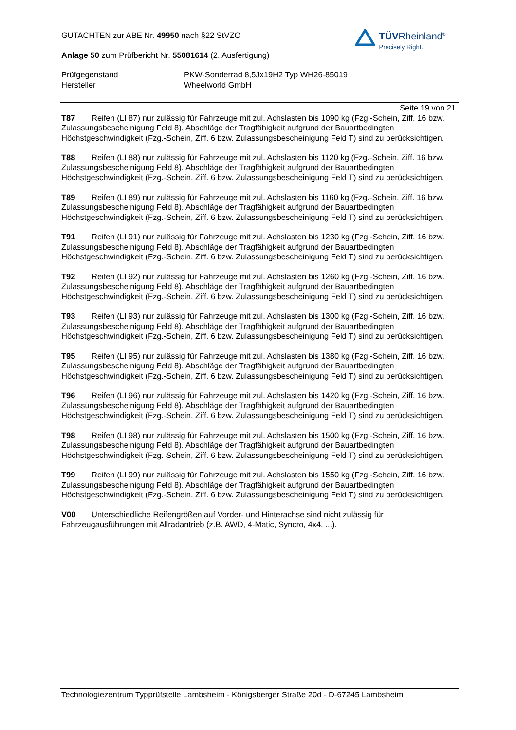GUTACHTEN zur ABE Nr. 49950 nach §22 StVZO
Anlage 50 zum Prüfbericht Nr. 55081614 (2. Ausfertigung)
Prüfgegenstand
Hersteller
PKW-Sonderrad 8,5Jx19H2 Typ WH26-85019
Wheelworld GmbH
TÜVRheinland<sup>®</sup>
Precisely Right.
Seite 19 von 21
T87 Reifen (LI 87) nur zulässig für Fahrzeuge mit zul. Achslasten bis 1090 kg (Fzg.-Schein, Ziff. 16 bzw. Zulassungsbescheinigung Feld 8). Abschläge der Tragfähigkeit aufgrund der Bauartbedingten Höchstgeschwindigkeit (Fzg.-Schein, Ziff. 6 bzw. Zulassungsbescheinigung Feld T) sind zu berücksichtigen.
T88 Reifen (LI 88) nur zulässig für Fahrzeuge mit zul. Achslasten bis 1120 kg (Fzg.-Schein, Ziff. 16 bzw. Zulassungsbescheinigung Feld 8). Abschläge der Tragfähigkeit aufgrund der Bauartbedingten Höchstgeschwindigkeit (Fzg.-Schein, Ziff. 6 bzw. Zulassungsbescheinigung Feld T) sind zu berücksichtigen.
T89 Reifen (LI 89) nur zulässig für Fahrzeuge mit zul. Achslasten bis 1160 kg (Fzg.-Schein, Ziff. 16 bzw. Zulassungsbescheinigung Feld 8). Abschläge der Tragfähigkeit aufgrund der Bauartbedingten Höchstgeschwindigkeit (Fzg.-Schein, Ziff. 6 bzw. Zulassungsbescheinigung Feld T) sind zu berücksichtigen.
T91 Reifen (LI 91) nur zulässig für Fahrzeuge mit zul. Achslasten bis 1230 kg (Fzg.-Schein, Ziff. 16 bzw. Zulassungsbescheinigung Feld 8). Abschläge der Tragfähigkeit aufgrund der Bauartbedingten Höchstgeschwindigkeit (Fzg.-Schein, Ziff. 6 bzw. Zulassungsbescheinigung Feld T) sind zu berücksichtigen.
T92 Reifen (LI 92) nur zulässig für Fahrzeuge mit zul. Achslasten bis 1260 kg (Fzg.-Schein, Ziff. 16 bzw. Zulassungsbescheinigung Feld 8). Abschläge der Tragfähigkeit aufgrund der Bauartbedingten Höchstgeschwindigkeit (Fzg.-Schein, Ziff. 6 bzw. Zulassungsbescheinigung Feld T) sind zu berücksichtigen.
T93 Reifen (LI 93) nur zulässig für Fahrzeuge mit zul. Achslasten bis 1300 kg (Fzg.-Schein, Ziff. 16 bzw. Zulassungsbescheinigung Feld 8). Abschläge der Tragfähigkeit aufgrund der Bauartbedingten Höchstgeschwindigkeit (Fzg.-Schein, Ziff. 6 bzw. Zulassungsbescheinigung Feld T) sind zu berücksichtigen.
T95 Reifen (LI 95) nur zulässig für Fahrzeuge mit zul. Achslasten bis 1380 kg (Fzg.-Schein, Ziff. 16 bzw. Zulassungsbescheinigung Feld 8). Abschläge der Tragfähigkeit aufgrund der Bauartbedingten Höchstgeschwindigkeit (Fzg.-Schein, Ziff. 6 bzw. Zulassungsbescheinigung Feld T) sind zu berücksichtigen.
T96 Reifen (LI 96) nur zulässig für Fahrzeuge mit zul. Achslasten bis 1420 kg (Fzg.-Schein, Ziff. 16 bzw. Zulassungsbescheinigung Feld 8). Abschläge der Tragfähigkeit aufgrund der Bauartbedingten Höchstgeschwindigkeit (Fzg.-Schein, Ziff. 6 bzw. Zulassungsbescheinigung Feld T) sind zu berücksichtigen.
T98 Reifen (LI 98) nur zulässig für Fahrzeuge mit zul. Achslasten bis 1500 kg (Fzg.-Schein, Ziff. 16 bzw. Zulassungsbescheinigung Feld 8). Abschläge der Tragfähigkeit aufgrund der Bauartbedingten Höchstgeschwindigkeit (Fzg.-Schein, Ziff. 6 bzw. Zulassungsbescheinigung Feld T) sind zu berücksichtigen.
T99 Reifen (LI 99) nur zulässig für Fahrzeuge mit zul. Achslasten bis 1550 kg (Fzg.-Schein, Ziff. 16 bzw. Zulassungsbescheinigung Feld 8). Abschläge der Tragfähigkeit aufgrund der Bauartbedingten Höchstgeschwindigkeit (Fzg.-Schein, Ziff. 6 bzw. Zulassungsbescheinigung Feld T) sind zu berücksichtigen.
V00 Unterschiedliche Reifengrößen auf Vorder- und Hinterachse sind nicht zulässig für Fahrzeugausführungen mit Allradantrieb (z.B. AWD, 4-Matic, Syncro, 4x4, ...).
Technologiezentrum Typprüfstelle Lambsheim - Königsberger Straße 20d - D-67245 Lambsheim